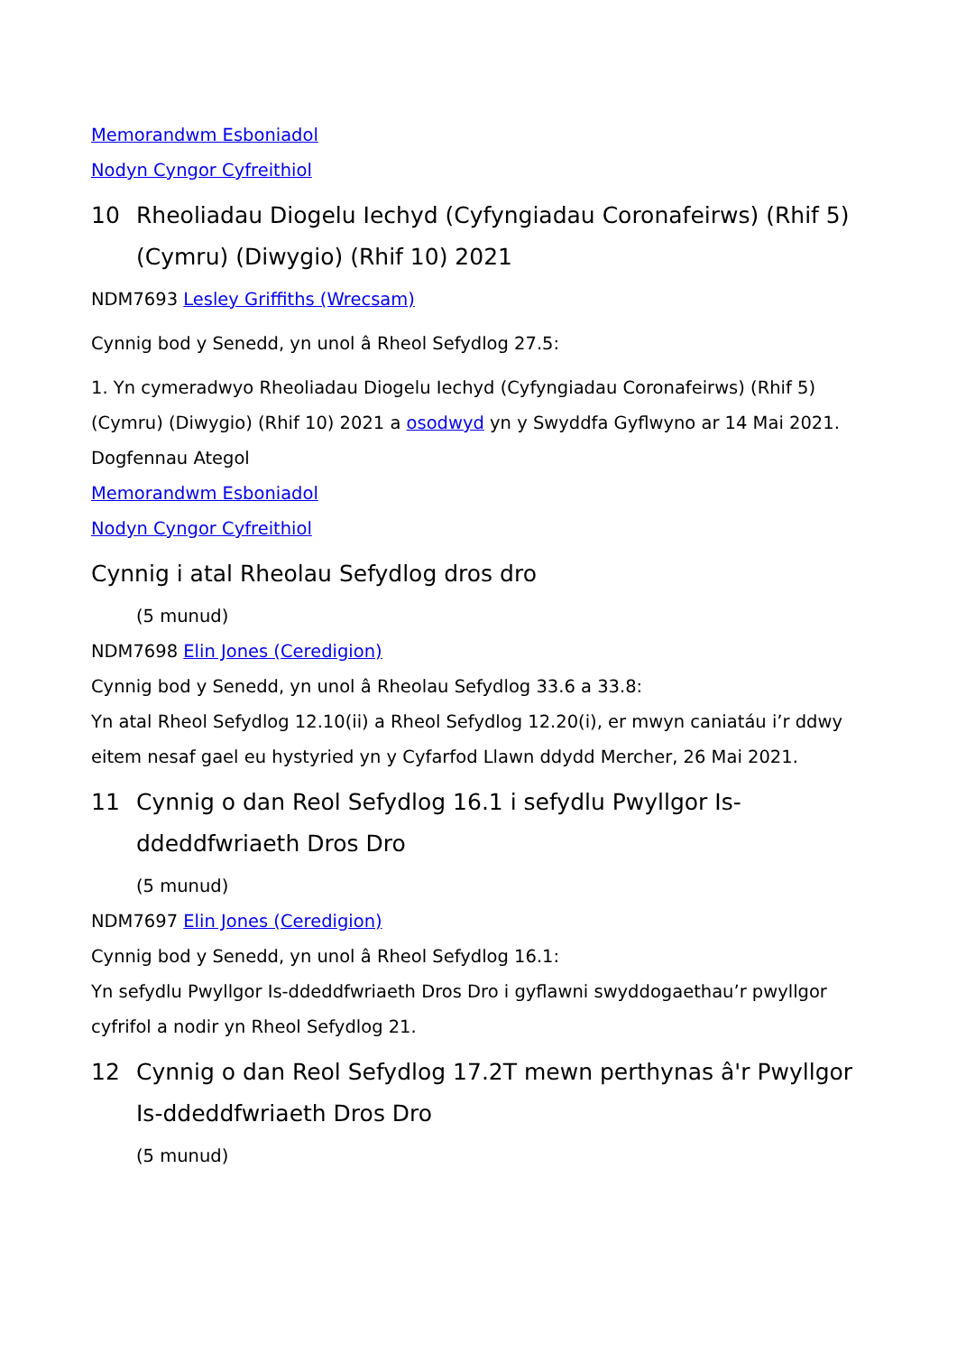Memorandwm Esboniadol
Nodyn Cyngor Cyfreithiol
10 Rheoliadau Diogelu Iechyd (Cyfyngiadau Coronafeirws) (Rhif 5) (Cymru) (Diwygio) (Rhif 10) 2021
NDM7693 Lesley Griffiths (Wrecsam)
Cynnig bod y Senedd, yn unol â Rheol Sefydlog 27.5:
1. Yn cymeradwyo Rheoliadau Diogelu Iechyd (Cyfyngiadau Coronafeirws) (Rhif 5) (Cymru) (Diwygio) (Rhif 10) 2021 a osodwyd yn y Swyddfa Gyflwyno ar 14 Mai 2021.
Dogfennau Ategol
Memorandwm Esboniadol
Nodyn Cyngor Cyfreithiol
Cynnig i atal Rheolau Sefydlog dros dro
(5 munud)
NDM7698 Elin Jones (Ceredigion)
Cynnig bod y Senedd, yn unol â Rheolau Sefydlog 33.6 a 33.8:
Yn atal Rheol Sefydlog 12.10(ii) a Rheol Sefydlog 12.20(i), er mwyn caniatáu i’r ddwy eitem nesaf gael eu hystyried yn y Cyfarfod Llawn ddydd Mercher, 26 Mai 2021.
11 Cynnig o dan Reol Sefydlog 16.1 i sefydlu Pwyllgor Is-ddeddfwriaeth Dros Dro
(5 munud)
NDM7697 Elin Jones (Ceredigion)
Cynnig bod y Senedd, yn unol â Rheol Sefydlog 16.1:
Yn sefydlu Pwyllgor Is-ddeddfwriaeth Dros Dro i gyflawni swyddogaethau’r pwyllgor cyfrifol a nodir yn Rheol Sefydlog 21.
12 Cynnig o dan Reol Sefydlog 17.2T mewn perthynas â'r Pwyllgor Is-ddeddfwriaeth Dros Dro
(5 munud)